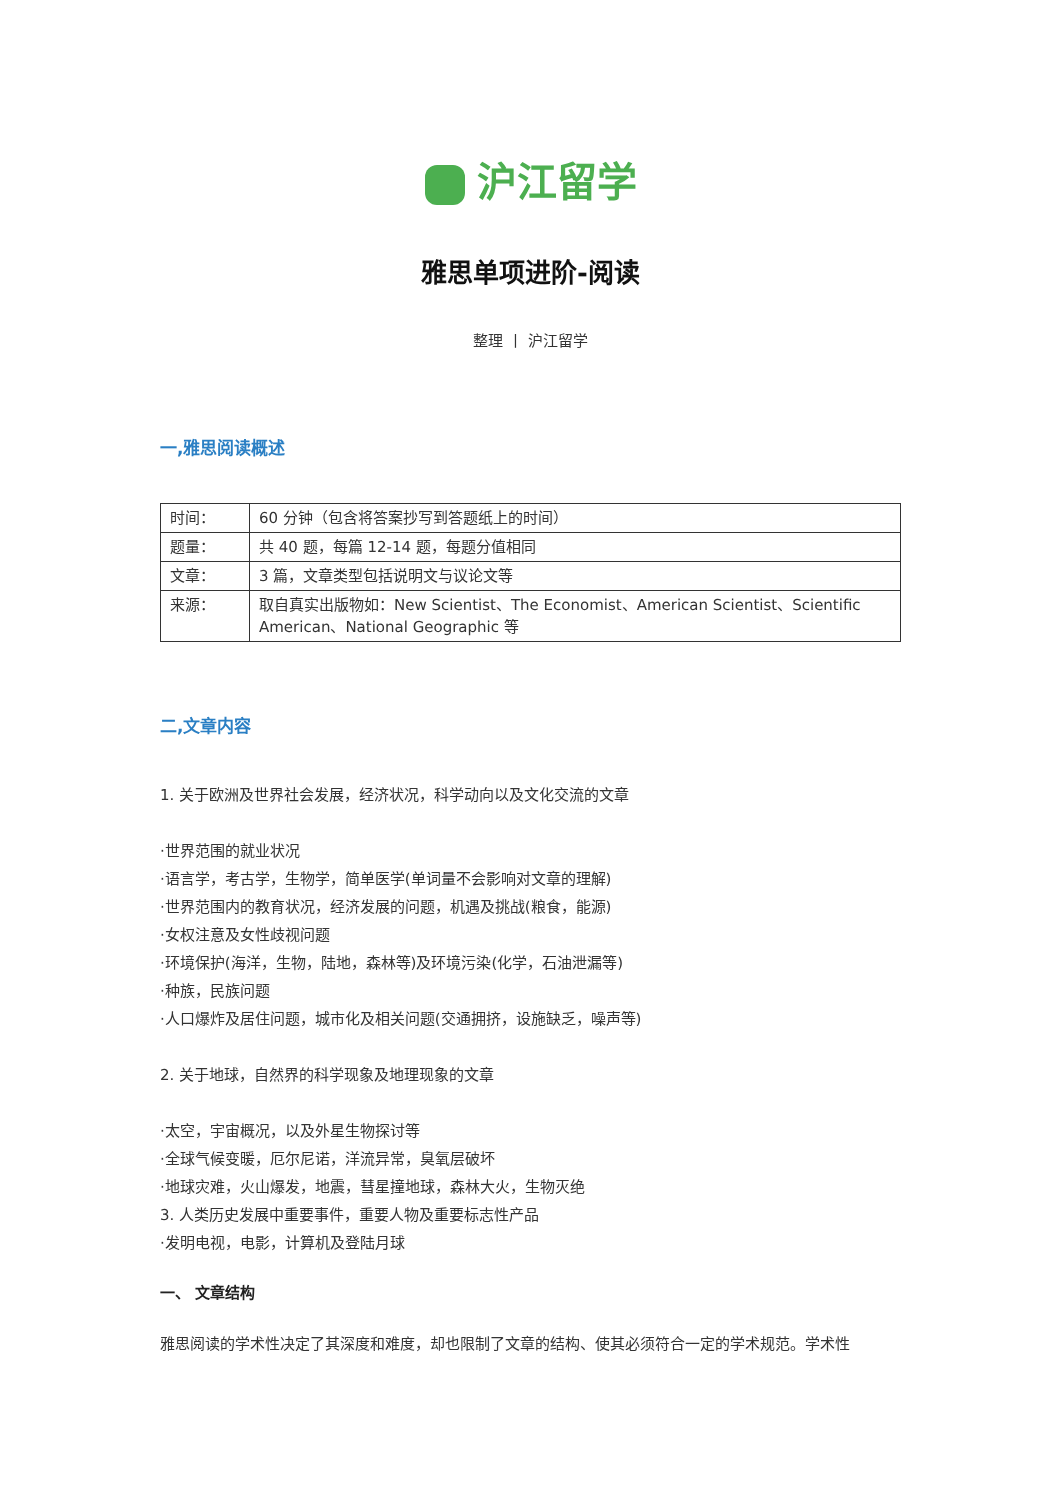沪江留学
雅思单项进阶-阅读
整理 丨 沪江留学
一,雅思阅读概述
| 时间： | 60 分钟（包含将答案抄写到答题纸上的时间） |
| 题量： | 共 40 题，每篇 12-14 题，每题分值相同 |
| 文章： | 3 篇，文章类型包括说明文与议论文等 |
| 来源： | 取自真实出版物如：New Scientist、The Economist、American Scientist、Scientific American、National Geographic 等 |
二,文章内容
1. 关于欧洲及世界社会发展，经济状况，科学动向以及文化交流的文章
·世界范围的就业状况
·语言学，考古学，生物学，简单医学(单词量不会影响对文章的理解)
·世界范围内的教育状况，经济发展的问题，机遇及挑战(粮食，能源)
·女权注意及女性歧视问题
·环境保护(海洋，生物，陆地，森林等)及环境污染(化学，石油泄漏等)
·种族，民族问题
·人口爆炸及居住问题，城市化及相关问题(交通拥挤，设施缺乏，噪声等)
2. 关于地球，自然界的科学现象及地理现象的文章
·太空，宇宙概况，以及外星生物探讨等
·全球气候变暖，厄尔尼诺，洋流异常，臭氧层破坏
·地球灾难，火山爆发，地震，彗星撞地球，森林大火，生物灭绝
3. 人类历史发展中重要事件，重要人物及重要标志性产品
·发明电视，电影，计算机及登陆月球
一、 文章结构
雅思阅读的学术性决定了其深度和难度，却也限制了文章的结构、使其必须符合一定的学术规范。学术性